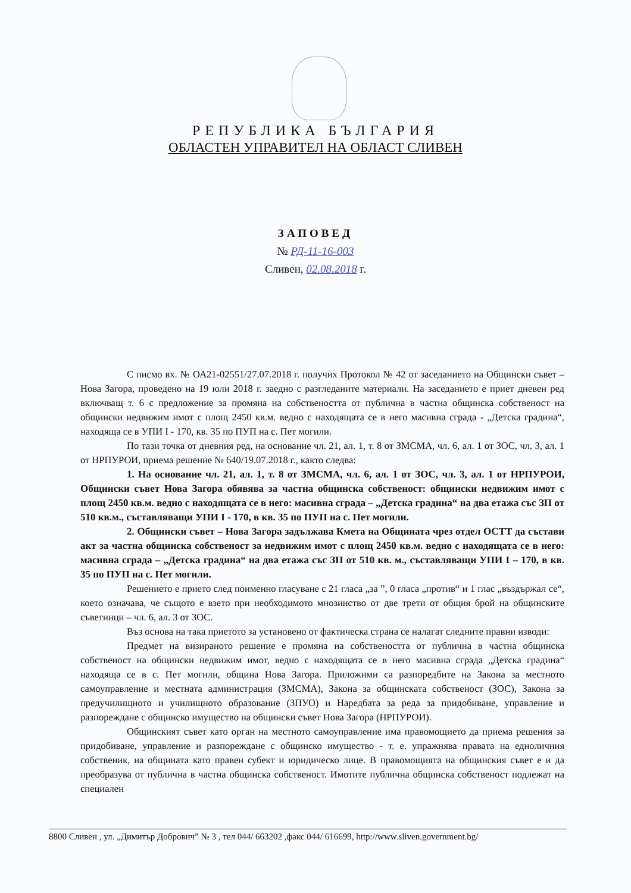РЕПУБЛИКА БЪЛГАРИЯ
ОБЛАСТЕН УПРАВИТЕЛ НА ОБЛАСТ СЛИВЕН
ЗАПОВЕД
№ РД-11-16-003
Сливен, 02.08.2018 г.
С писмо вх. № ОА21-02551/27.07.2018 г. получих Протокол № 42 от заседанието на Общински съвет – Нова Загора, проведено на 19 юли 2018 г. заедно с разгледаните материали. На заседанието е приет дневен ред включващ т. 6 с предложение за промяна на собствеността от публична в частна общинска собственост на общински недвижим имот с площ 2450 кв.м. ведно с находящата се в него масивна сграда - „Детска градина“, находяща се в УПИ I - 170, кв. 35 по ПУП на с. Пет могили.
По тази точка от дневния ред, на основание чл. 21, ал. 1, т. 8 от ЗМСМА, чл. 6, ал. 1 от ЗОС, чл. 3, ал. 1 от НРПУРОИ, приема решение № 640/19.07.2018 г., както следва:
1. На основание чл. 21, ал. 1, т. 8 от ЗМСМА, чл. 6, ал. 1 от ЗОС, чл. 3, ал. 1 от НРПУРОИ, Общински съвет Нова Загора обявява за частна общинска собственост: общински недвижим имот с площ 2450 кв.м. ведно с находящата се в него: масивна сграда – „Детска градина“ на два етажа със ЗП от 510 кв.м., съставляващи УПИ I - 170, в кв. 35 по ПУП на с. Пет могили.
2. Общински съвет – Нова Загора задължава Кмета на Общината чрез отдел ОСТТ да състави акт за частна общинска собственост за недвижим имот с площ 2450 кв.м. ведно с находящата се в него: масивна сграда – „Детска градина“ на два етажа със ЗП от 510 кв. м., съставляващи УПИ I – 170, в кв. 35 по ПУП на с. Пет могили.
Решението е прието след поименно гласуване с 21 гласа „за ”, 0 гласа „против“ и 1 глас „въздържал се“, което означава, че същото е взето при необходимото мнозинство от две трети от общия брой на общинските съветници – чл. 6, ал. 3 от ЗОС.
Въз основа на така приетото за установено от фактическа страна се налагат следните правни изводи:
Предмет на визираното решение е промяна на собствеността от публична в частна общинска собственост на общински недвижим имот, ведно с находящата се в него масивна сграда „Детска градина“ находяща се в с. Пет могили, община Нова Загора. Приложими са разпоредбите на Закона за местното самоуправление и местната администрация (ЗМСМА), Закона за общинската собственост (ЗОС), Закона за предучилищното и училищното образование (ЗПУО) и Наредбата за реда за придобиване, управление и разпореждане с общинско имущество на общински съвет Нова Загора (НРПУРОИ).
Общинският съвет като орган на местното самоуправление има правомощието да приема решения за придобиване, управление и разпореждане с общинско имущество - т. е. упражнява правата на едноличния собственик, на общината като правен субект и юридическо лице. В правомощията на общинския съвет е и да преобразува от публична в частна общинска собственост. Имотите публична общинска собственост подлежат на специален
8800 Сливен , ул. „Димитър Добрович” № 3 , тел 044/ 663202 ,факс 044/ 616699, http://www.sliven.government.bg/